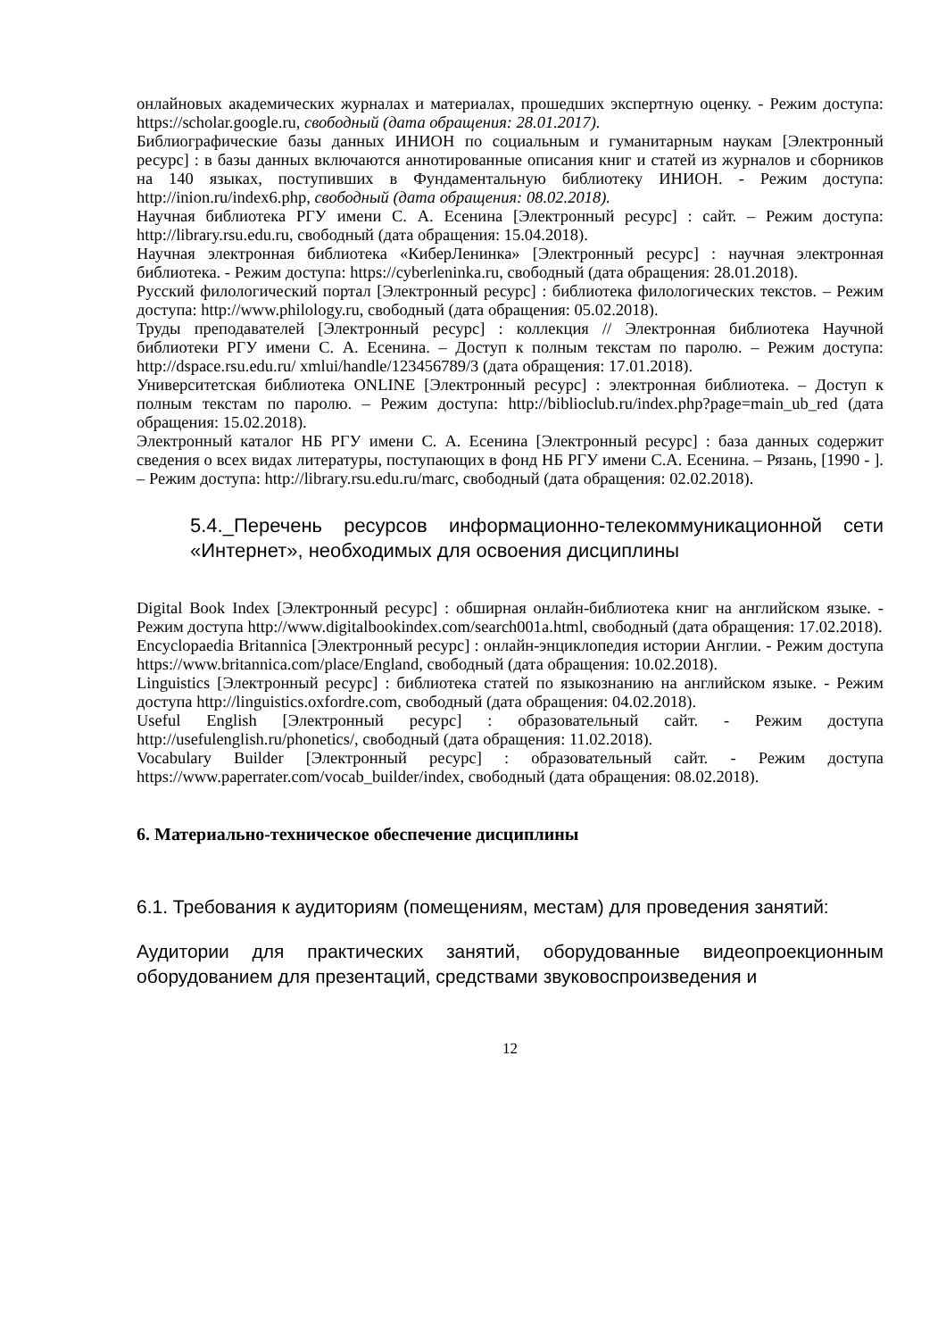онлайновых академических журналах и материалах, прошедших экспертную оценку. - Режим доступа: https://scholar.google.ru, свободный (дата обращения: 28.01.2017).
Библиографические базы данных ИНИОН по социальным и гуманитарным наукам [Электронный ресурс] : в базы данных включаются аннотированные описания книг и статей из журналов и сборников на 140 языках, поступивших в Фундаментальную библиотеку ИНИОН. - Режим доступа: http://inion.ru/index6.php, свободный (дата обращения: 08.02.2018).
Научная библиотека РГУ имени С. А. Есенина [Электронный ресурс] : сайт. – Режим доступа: http://library.rsu.edu.ru, свободный (дата обращения: 15.04.2018).
Научная электронная библиотека «КиберЛенинка» [Электронный ресурс] : научная электронная библиотека. - Режим доступа: https://cyberleninka.ru, свободный (дата обращения: 28.01.2018).
Русский филологический портал [Электронный ресурс] : библиотека филологических текстов. – Режим доступа: http://www.philology.ru, свободный (дата обращения: 05.02.2018).
Труды преподавателей [Электронный ресурс] : коллекция // Электронная библиотека Научной библиотеки РГУ имени С. А. Есенина. – Доступ к полным текстам по паролю. – Режим доступа: http://dspace.rsu.edu.ru/ xmlui/handle/123456789/3 (дата обращения: 17.01.2018).
Университетская библиотека ONLINE [Электронный ресурс] : электронная библиотека. – Доступ к полным текстам по паролю. – Режим доступа: http://biblioclub.ru/index.php?page=main_ub_red (дата обращения: 15.02.2018).
Электронный каталог НБ РГУ имени С. А. Есенина [Электронный ресурс] : база данных содержит сведения о всех видах литературы, поступающих в фонд НБ РГУ имени С.А. Есенина. – Рязань, [1990 - ]. – Режим доступа: http://library.rsu.edu.ru/marc, свободный (дата обращения: 02.02.2018).
5.4._Перечень ресурсов информационно-телекоммуникационной сети «Интернет», необходимых для освоения дисциплины
Digital Book Index [Электронный ресурс] : обширная онлайн-библиотека книг на английском языке. - Режим доступа http://www.digitalbookindex.com/search001a.html, свободный (дата обращения: 17.02.2018).
Encyclopaedia Britannica [Электронный ресурс] : онлайн-энциклопедия истории Англии. - Режим доступа https://www.britannica.com/place/England, свободный (дата обращения: 10.02.2018).
Linguistics [Электронный ресурс] : библиотека статей по языкознанию на английском языке. - Режим доступа http://linguistics.oxfordre.com, свободный (дата обращения: 04.02.2018).
Useful English [Электронный ресурс] : образовательный сайт. - Режим доступа http://usefulenglish.ru/phonetics/, свободный (дата обращения: 11.02.2018).
Vocabulary Builder [Электронный ресурс] : образовательный сайт. - Режим доступа https://www.paperrater.com/vocab_builder/index, свободный (дата обращения: 08.02.2018).
6. Материально-техническое обеспечение дисциплины
6.1. Требования к аудиториям (помещениям, местам) для проведения занятий:
Аудитории для практических занятий, оборудованные видеопроекционным оборудованием для презентаций, средствами звуковоспроизведения и
12